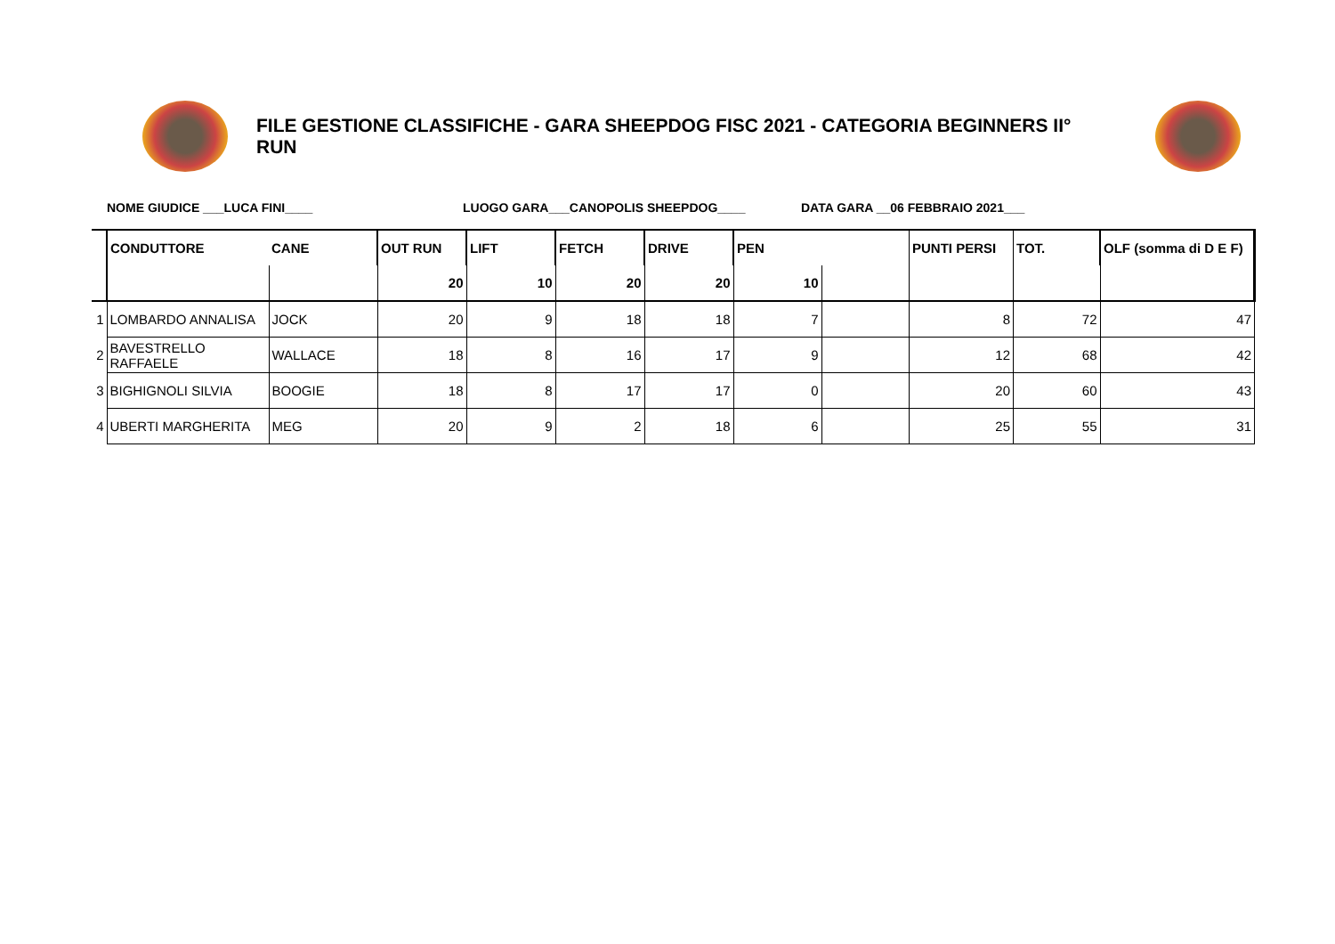FILE GESTIONE CLASSIFICHE - GARA SHEEPDOG FISC 2021 - CATEGORIA BEGINNERS II° RUN
NOME GIUDICE ___LUCA FINI____ LUOGO GARA___CANOPOLIS SHEEPDOG____ DATA GARA __06 FEBBRAIO 2021___
| | CONDUTTORE | CANE | OUT RUN | LIFT | FETCH | DRIVE | PEN | | PUNTI PERSI | TOT. | OLF (somma di D E F) |
| | | | 20 | 10 | 20 | 20 | 10 | | | | |
| 1 | LOMBARDO ANNALISA | JOCK | 20 | 9 | 18 | 18 | 7 | | 8 | 72 | 47 |
| 2 | BAVESTRELLO RAFFAELE | WALLACE | 18 | 8 | 16 | 17 | 9 | | 12 | 68 | 42 |
| 3 | BIGHIGNOLI SILVIA | BOOGIE | 18 | 8 | 17 | 17 | 0 | | 20 | 60 | 43 |
| 4 | UBERTI MARGHERITA | MEG | 20 | 9 | 2 | 18 | 6 | | 25 | 55 | 31 |